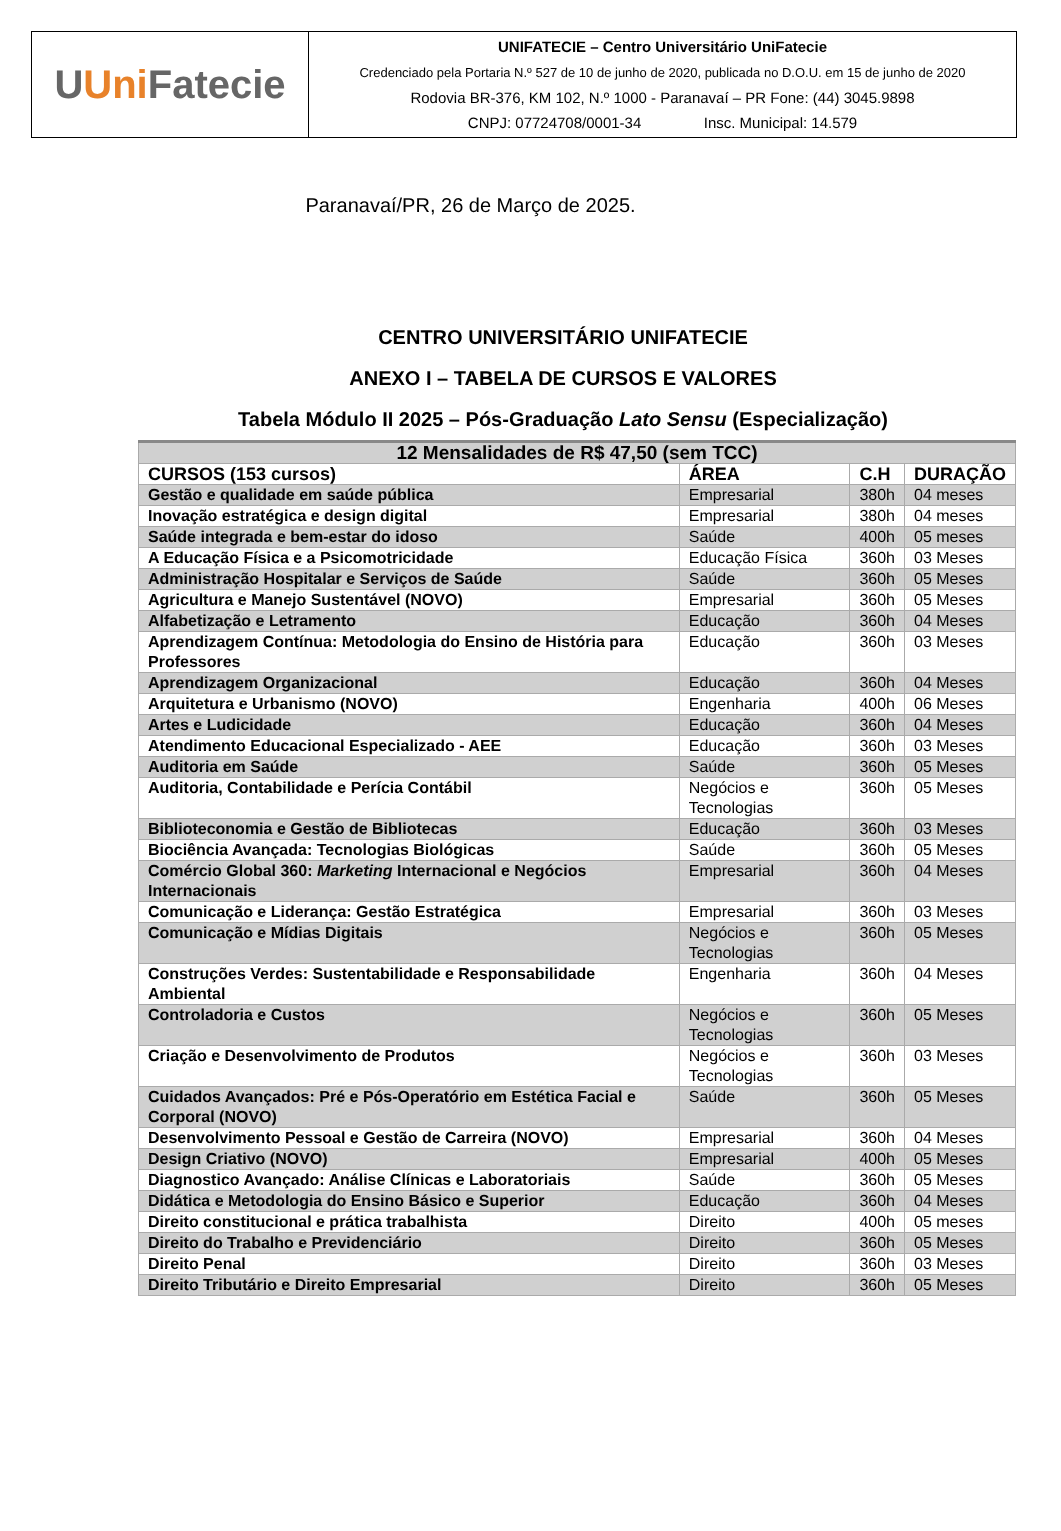U Uni Fatecie
UNIFATECIE – Centro Universitário UniFatecie
Credenciado pela Portaria N.º 527 de 10 de junho de 2020, publicada no D.O.U. em 15 de junho de 2020
Rodovia BR-376, KM 102, N.º 1000 - Paranavaí – PR Fone: (44) 3045.9898
CNPJ: 07724708/0001-34 Insc. Municipal: 14.579
Paranavaí/PR, 26 de Março de 2025.
CENTRO UNIVERSITÁRIO UNIFATECIE
ANEXO I – TABELA DE CURSOS E VALORES
Tabela Módulo II 2025 – Pós-Graduação Lato Sensu (Especialização)
| 12 Mensalidades de R$ 47,50 (sem TCC) | | | |
| CURSOS (153 cursos) | ÁREA | C.H | DURAÇÃO |
| Gestão e qualidade em saúde pública | Empresarial | 380h | 04 meses |
| Inovação estratégica e design digital | Empresarial | 380h | 04 meses |
| Saúde integrada e bem-estar do idoso | Saúde | 400h | 05 meses |
| A Educação Física e a Psicomotricidade | Educação Física | 360h | 03 Meses |
| Administração Hospitalar e Serviços de Saúde | Saúde | 360h | 05 Meses |
| Agricultura e Manejo Sustentável (NOVO) | Empresarial | 360h | 05 Meses |
| Alfabetização e Letramento | Educação | 360h | 04 Meses |
| Aprendizagem Contínua: Metodologia do Ensino de História para Professores | Educação | 360h | 03 Meses |
| Aprendizagem Organizacional | Educação | 360h | 04 Meses |
| Arquitetura e Urbanismo (NOVO) | Engenharia | 400h | 06 Meses |
| Artes e Ludicidade | Educação | 360h | 04 Meses |
| Atendimento Educacional Especializado - AEE | Educação | 360h | 03 Meses |
| Auditoria em Saúde | Saúde | 360h | 05 Meses |
| Auditoria, Contabilidade e Perícia Contábil | Negócios e Tecnologias | 360h | 05 Meses |
| Biblioteconomia e Gestão de Bibliotecas | Educação | 360h | 03 Meses |
| Biociência Avançada: Tecnologias Biológicas | Saúde | 360h | 05 Meses |
| Comércio Global 360: Marketing Internacional e Negócios Internacionais | Empresarial | 360h | 04 Meses |
| Comunicação e Liderança: Gestão Estratégica | Empresarial | 360h | 03 Meses |
| Comunicação e Mídias Digitais | Negócios e Tecnologias | 360h | 05 Meses |
| Construções Verdes: Sustentabilidade e Responsabilidade Ambiental | Engenharia | 360h | 04 Meses |
| Controladoria e Custos | Negócios e Tecnologias | 360h | 05 Meses |
| Criação e Desenvolvimento de Produtos | Negócios e Tecnologias | 360h | 03 Meses |
| Cuidados Avançados: Pré e Pós-Operatório em Estética Facial e Corporal (NOVO) | Saúde | 360h | 05 Meses |
| Desenvolvimento Pessoal e Gestão de Carreira (NOVO) | Empresarial | 360h | 04 Meses |
| Design Criativo (NOVO) | Empresarial | 400h | 05 Meses |
| Diagnostico Avançado: Análise Clínicas e Laboratoriais | Saúde | 360h | 05 Meses |
| Didática e Metodologia do Ensino Básico e Superior | Educação | 360h | 04 Meses |
| Direito constitucional e prática trabalhista | Direito | 400h | 05 meses |
| Direito do Trabalho e Previdenciário | Direito | 360h | 05 Meses |
| Direito Penal | Direito | 360h | 03 Meses |
| Direito Tributário e Direito Empresarial | Direito | 360h | 05 Meses |